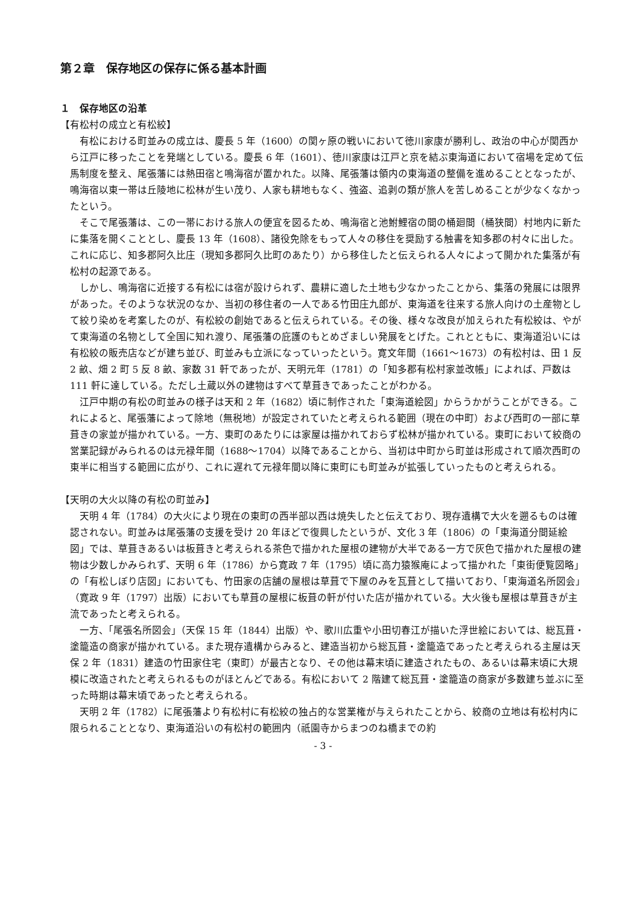第２章　保存地区の保存に係る基本計画
１　保存地区の沿革
【有松村の成立と有松絞】
有松における町並みの成立は、慶長 5 年（1600）の関ヶ原の戦いにおいて徳川家康が勝利し、政治の中心が関西から江戸に移ったことを発端としている。慶長 6 年（1601）、徳川家康は江戸と京を結ぶ東海道において宿場を定めて伝馬制度を整え、尾張藩には熱田宿と鳴海宿が置かれた。以降、尾張藩は領内の東海道の整備を進めることとなったが、鳴海宿以東一帯は丘陵地に松林が生い茂り、人家も耕地もなく、強盗、追剥の類が旅人を苦しめることが少なくなかったという。
そこで尾張藩は、この一帯における旅人の便宜を図るため、鳴海宿と池鮒鯉宿の間の桶廻間（桶狭間）村地内に新たに集落を開くこととし、慶長 13 年（1608）、諸役免除をもって人々の移住を奨励する触書を知多郡の村々に出した。これに応じ、知多郡阿久比庄（現知多郡阿久比町のあたり）から移住したと伝えられる人々によって開かれた集落が有松村の起源である。
しかし、鳴海宿に近接する有松には宿が設けられず、農耕に適した土地も少なかったことから、集落の発展には限界があった。そのような状況のなか、当初の移住者の一人である竹田庄九郎が、東海道を往来する旅人向けの土産物として絞り染めを考案したのが、有松絞の創始であると伝えられている。その後、様々な改良が加えられた有松絞は、やがて東海道の名物として全国に知れ渡り、尾張藩の庇護のもとめざましい発展をとげた。これとともに、東海道沿いには有松絞の販売店などが建ち並び、町並みも立派になっていったという。寛文年間（1661～1673）の有松村は、田 1 反 2 畝、畑 2 町 5 反 8 畝、家数 31 軒であったが、天明元年（1781）の「知多郡有松村家並改帳」によれば、戸数は 111 軒に達している。ただし土蔵以外の建物はすべて草葺きであったことがわかる。
江戸中期の有松の町並みの様子は天和 2 年（1682）頃に制作された「東海道絵図」からうかがうことができる。これによると、尾張藩によって除地（無税地）が設定されていたと考えられる範囲（現在の中町）および西町の一部に草葺きの家並が描かれている。一方、東町のあたりには家屋は描かれておらず松林が描かれている。東町において絞商の営業記録がみられるのは元禄年間（1688～1704）以降であることから、当初は中町から町並は形成されて順次西町の東半に相当する範囲に広がり、これに遅れて元禄年間以降に東町にも町並みが拡張していったものと考えられる。
【天明の大火以降の有松の町並み】
天明 4 年（1784）の大火により現在の東町の西半部以西は焼失したと伝えており、現存遺構で大火を遡るものは確認されない。町並みは尾張藩の支援を受け 20 年ほどで復興したというが、文化 3 年（1806）の「東海道分間延絵図」では、草葺きあるいは板葺きと考えられる茶色で描かれた屋根の建物が大半である一方で灰色で描かれた屋根の建物は少数しかみられず、天明 6 年（1786）から寛政 7 年（1795）頃に高力猿猴庵によって描かれた「東街便覧図略」の「有松しぼり店図」においても、竹田家の店舗の屋根は草葺で下屋のみを瓦葺として描いており、「東海道名所図会」（寛政 9 年（1797）出版）においても草葺の屋根に板葺の軒が付いた店が描かれている。大火後も屋根は草葺きが主流であったと考えられる。
一方、「尾張名所図会」（天保 15 年（1844）出版）や、歌川広重や小田切春江が描いた浮世絵においては、総瓦葺・塗籠造の商家が描かれている。また現存遺構からみると、建造当初から総瓦葺・塗籠造であったと考えられる主屋は天保 2 年（1831）建造の竹田家住宅（東町）が最古となり、その他は幕末頃に建造されたもの、あるいは幕末頃に大規模に改造されたと考えられるものがほとんどである。有松において 2 階建て総瓦葺・塗籠造の商家が多数建ち並ぶに至った時期は幕末頃であったと考えられる。
天明 2 年（1782）に尾張藩より有松村に有松絞の独占的な営業権が与えられたことから、絞商の立地は有松村内に限られることとなり、東海道沿いの有松村の範囲内（祇園寺からまつのね橋までの約
- 3 -